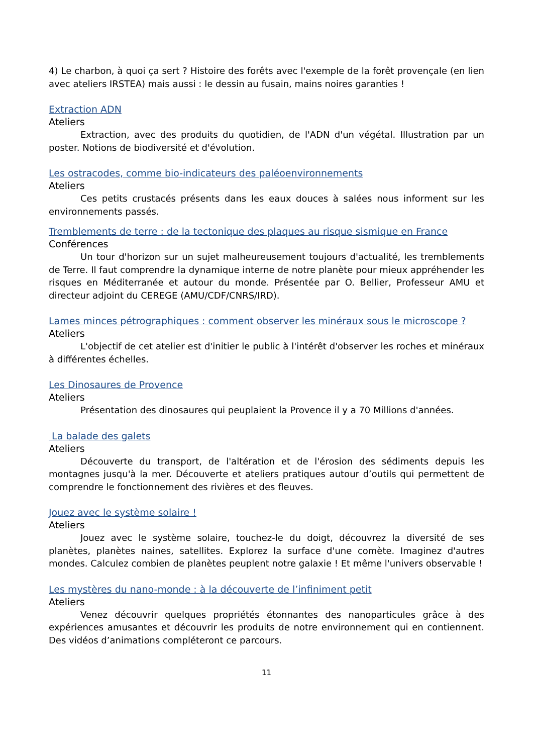4) Le charbon, à quoi ça sert ? Histoire des forêts avec l'exemple de la forêt provençale (en lien avec ateliers IRSTEA) mais aussi : le dessin au fusain, mains noires garanties !
Extraction ADN
Ateliers
Extraction, avec des produits du quotidien, de l'ADN d'un végétal. Illustration par un poster. Notions de biodiversité et d'évolution.
Les ostracodes, comme bio-indicateurs des paléoenvironnements
Ateliers
Ces petits crustacés présents dans les eaux douces à salées nous informent sur les environnements passés.
Tremblements de terre : de la tectonique des plaques au risque sismique en France
Conférences
Un tour d'horizon sur un sujet malheureusement toujours d'actualité, les tremblements de Terre. Il faut comprendre la dynamique interne de notre planète pour mieux appréhender les risques en Méditerranée et autour du monde. Présentée par O. Bellier, Professeur AMU et directeur adjoint du CEREGE (AMU/CDF/CNRS/IRD).
Lames minces pétrographiques : comment observer les minéraux sous le microscope ?
Ateliers
L'objectif de cet atelier est d'initier le public à l'intérêt d'observer les roches et minéraux à différentes échelles.
Les Dinosaures de Provence
Ateliers
Présentation des dinosaures qui peuplaient la Provence il y a 70 Millions d'années.
La balade des galets
Ateliers
Découverte du transport, de l'altération et de l'érosion des sédiments depuis les montagnes jusqu'à la mer. Découverte et ateliers pratiques autour d’outils qui permettent de comprendre le fonctionnement des rivières et des fleuves.
Jouez avec le système solaire !
Ateliers
Jouez avec le système solaire, touchez-le du doigt, découvrez la diversité de ses planètes, planètes naines, satellites. Explorez la surface d'une comète. Imaginez d'autres mondes. Calculez combien de planètes peuplent notre galaxie ! Et même l'univers observable !
Les mystères du nano-monde : à la découverte de l’infiniment petit
Ateliers
Venez découvrir quelques propriétés étonnantes des nanoparticules grâce à des expériences amusantes et découvrir les produits de notre environnement qui en contiennent. Des vidéos d’animations compléteront ce parcours.
11